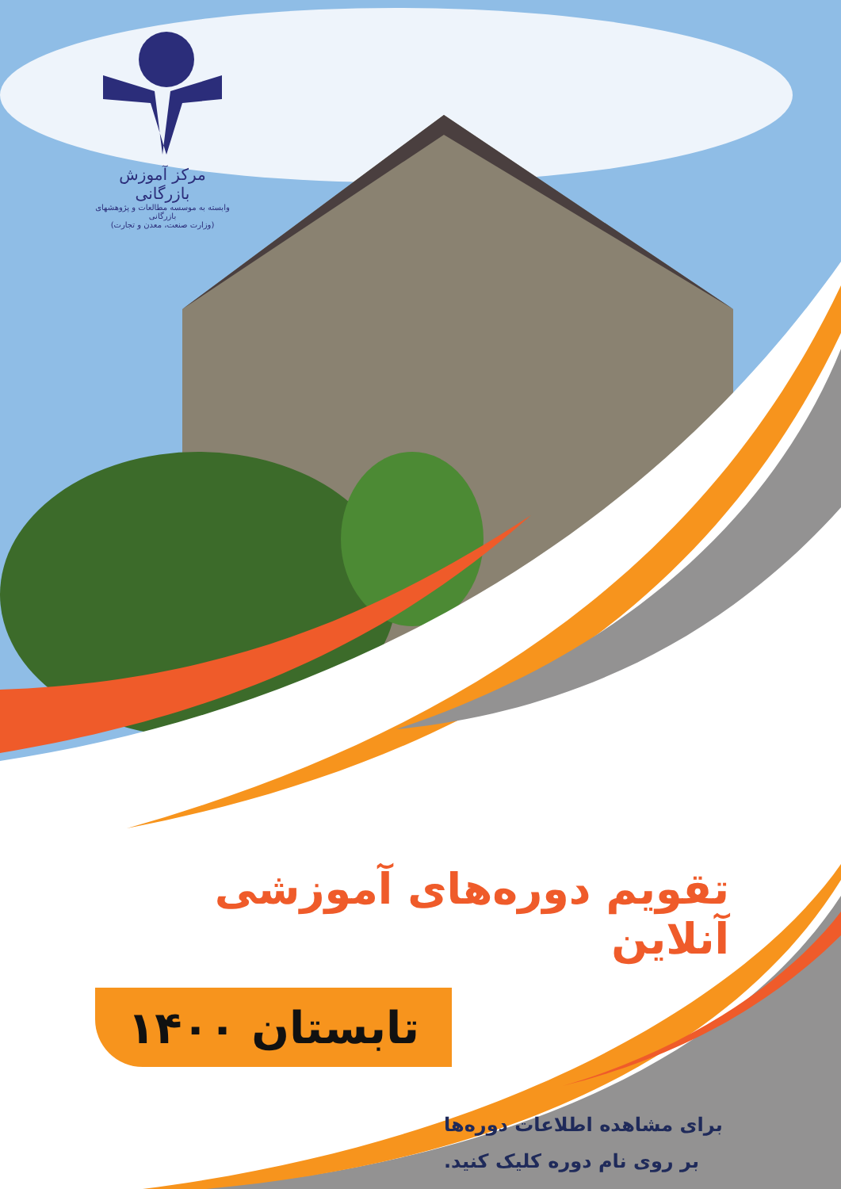مرکز آموزش بازرگانی
وابسته به موسسه مطالعات و پژوهشهای بازرگانی
(وزارت صنعت، معدن و تجارت)
تقویم دوره‌های آموزشی آنلاین
تابستان ۱۴۰۰
برای مشاهده اطلاعات دوره‌ها
بر روی نام دوره کلیک کنید.